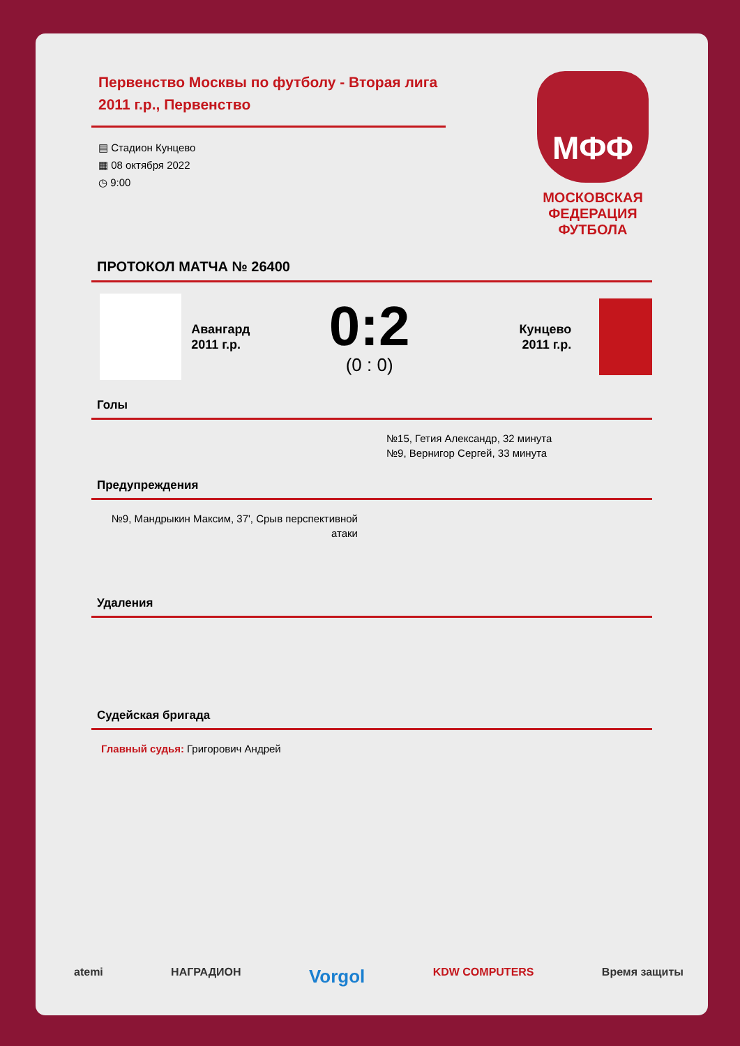Первенство Москвы по футболу - Вторая лига 2011 г.р., Первенство
▤ Стадион Кунцево
▦ 08 октября 2022
◷ 9:00
МФФ
МОСКОВСКАЯ ФЕДЕРАЦИЯ ФУТБОЛА
ПРОТОКОЛ МАТЧА № 26400
Авангард
2011 г.р.
0:2
(0 : 0)
Кунцево
2011 г.р.
Голы
№15, Гетия Александр, 32 минута
№9, Вернигор Сергей, 33 минута
Предупреждения
№9, Мандрыкин Максим, 37', Срыв перспективной атаки
Удаления
Судейская бригада
Главный судья: Григорович Андрей
atemi НАГРАДИОН Vorgol KDW COMPUTERS Время защиты